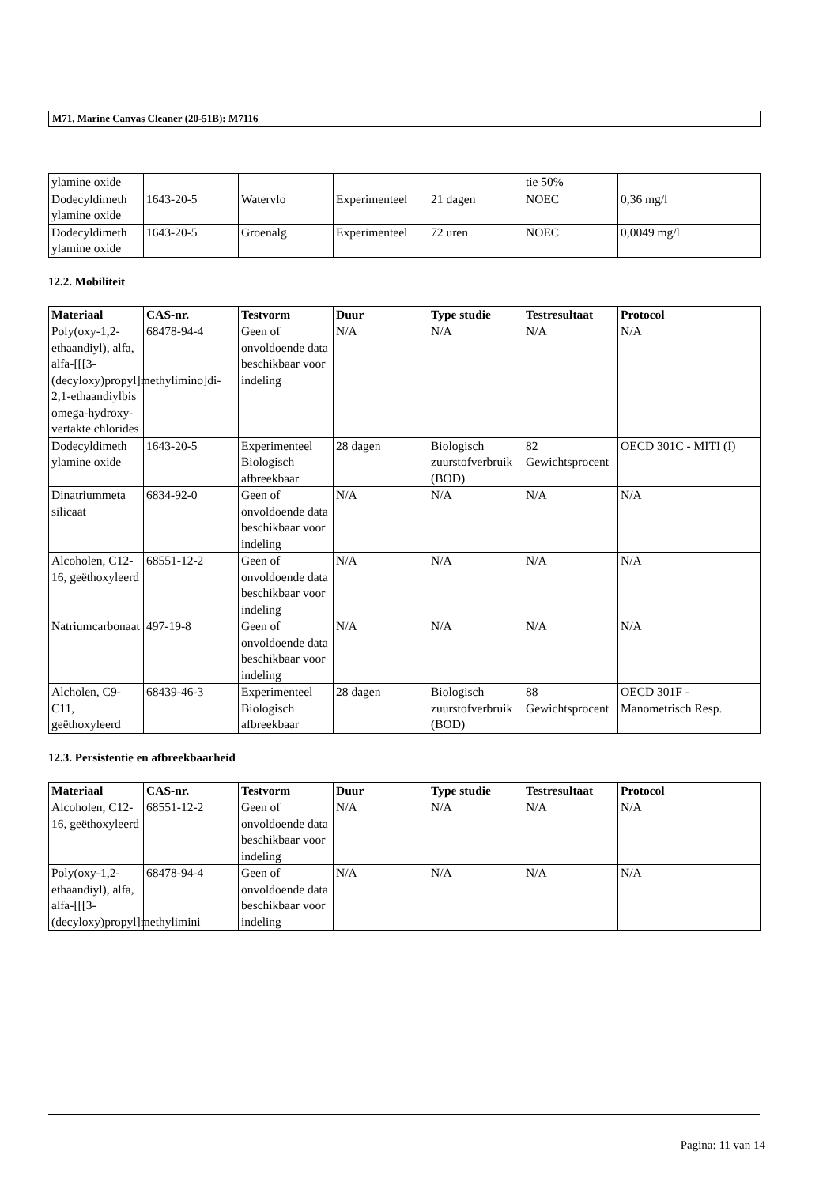M71, Marine Canvas Cleaner (20-51B): M7116
| ylamine oxide | | | | | tie 50% | |
| Dodecyldimeth ylamine oxide | 1643-20-5 | Watervlo | Experimenteel | 21 dagen | NOEC | 0,36 mg/l |
| Dodecyldimeth ylamine oxide | 1643-20-5 | Groenalg | Experimenteel | 72 uren | NOEC | 0,0049 mg/l |
12.2. Mobiliteit
| Materiaal | CAS-nr. | Testvorm | Duur | Type studie | Testresultaat | Protocol |
| --- | --- | --- | --- | --- | --- | --- |
| Poly(oxy-1,2-ethaandiyl), alfa, alfa-[[[3-(decyloxy)propyl]methylimino]di-2,1-ethaandiylbis omega-hydroxy-vertakte chlorides | 68478-94-4 | Geen of onvoldoende data beschikbaar voor indeling | N/A | N/A | N/A | N/A |
| Dodecyldimeth ylamine oxide | 1643-20-5 | Experimenteel Biologisch afbreekbaar | 28 dagen | Biologisch zuurstofverbruik (BOD) | 82 Gewichtsprocent | OECD 301C - MITI (I) |
| Dinatriummeta silicaat | 6834-92-0 | Geen of onvoldoende data beschikbaar voor indeling | N/A | N/A | N/A | N/A |
| Alcoholen, C12-16, geëthoxyleerd | 68551-12-2 | Geen of onvoldoende data beschikbaar voor indeling | N/A | N/A | N/A | N/A |
| Natriumcarbonaat | 497-19-8 | Geen of onvoldoende data beschikbaar voor indeling | N/A | N/A | N/A | N/A |
| Alcholen, C9-C11, geëthoxyleerd | 68439-46-3 | Experimenteel Biologisch afbreekbaar | 28 dagen | Biologisch zuurstofverbruik (BOD) | 88 Gewichtsprocent | OECD 301F - Manometrisch Resp. |
12.3. Persistentie en afbreekbaarheid
| Materiaal | CAS-nr. | Testvorm | Duur | Type studie | Testresultaat | Protocol |
| --- | --- | --- | --- | --- | --- | --- |
| Alcoholen, C12-16, geëthoxyleerd | 68551-12-2 | Geen of onvoldoende data beschikbaar voor indeling | N/A | N/A | N/A | N/A |
| Poly(oxy-1,2-ethaandiyl), alfa, alfa-[[[3-(decyloxy)propyl]methylimini | 68478-94-4 | Geen of onvoldoende data beschikbaar voor indeling | N/A | N/A | N/A | N/A |
Pagina: 11 van 14